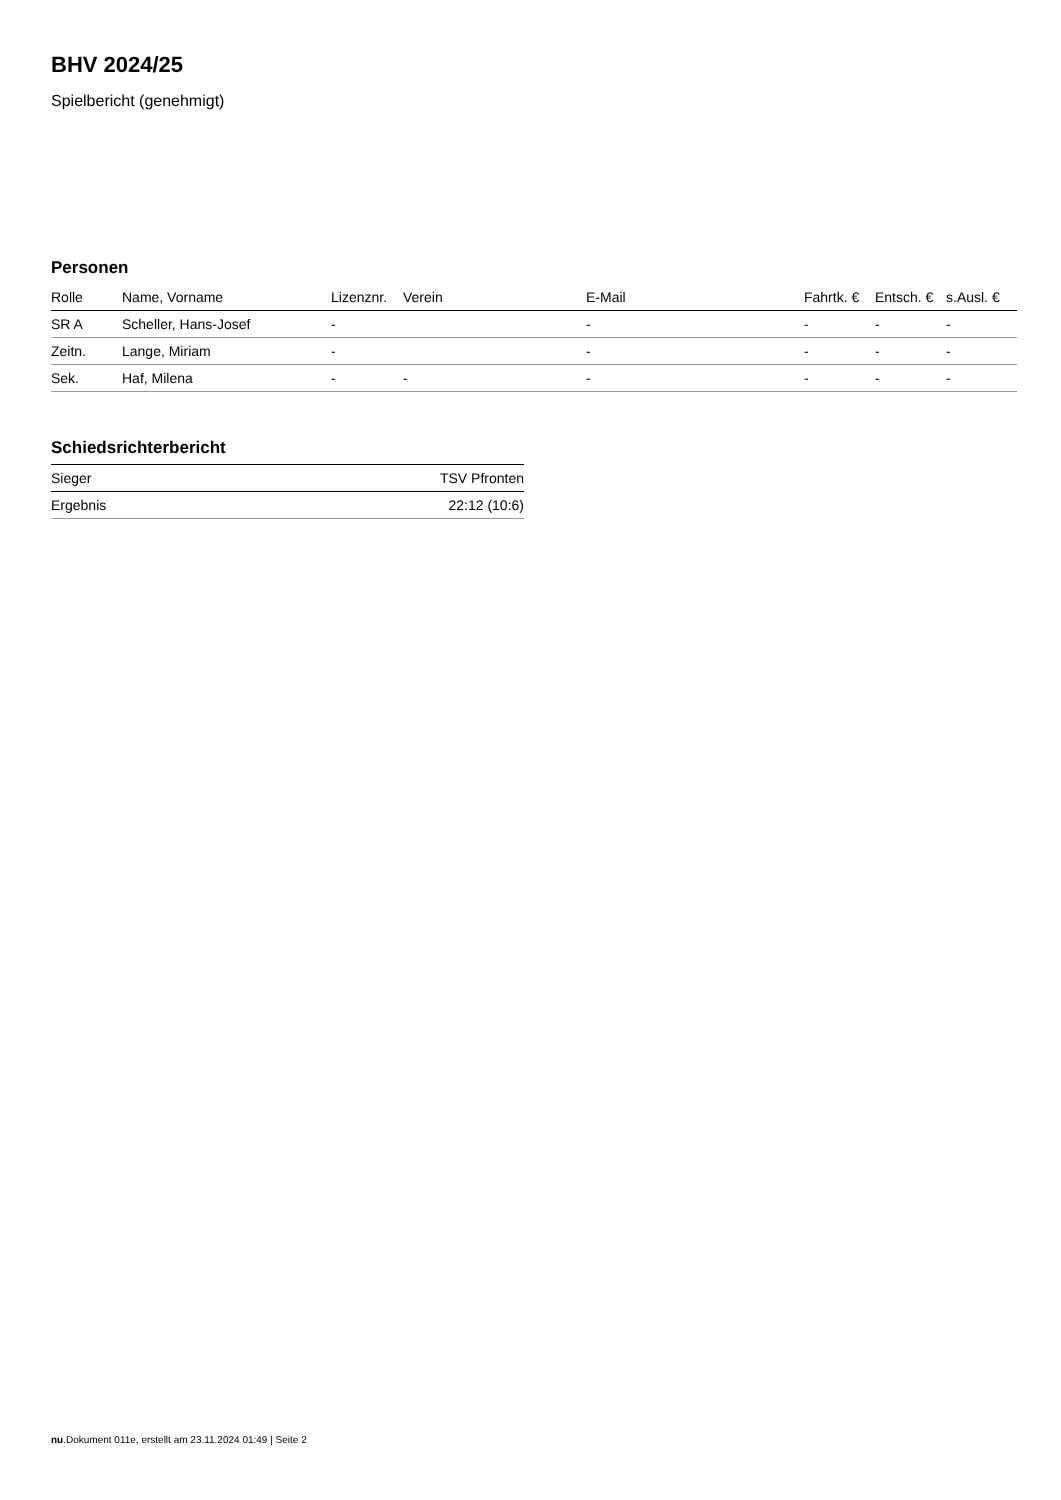BHV 2024/25
Spielbericht (genehmigt)
Personen
| Rolle | Name, Vorname | Lizenznr. | Verein | E-Mail | Fahrtk. € | Entsch. € | s.Ausl. € |
| --- | --- | --- | --- | --- | --- | --- | --- |
| SR A | Scheller, Hans-Josef | - | | - | - | - | - |
| Zeitn. | Lange, Miriam | - | | - | - | - | - |
| Sek. | Haf, Milena | - | - | - | - | - | - |
Schiedsrichterbericht
| Sieger | TSV Pfronten |
| Ergebnis | 22:12 (10:6) |
nu.Dokument 011e, erstellt am 23.11.2024 01:49 | Seite 2